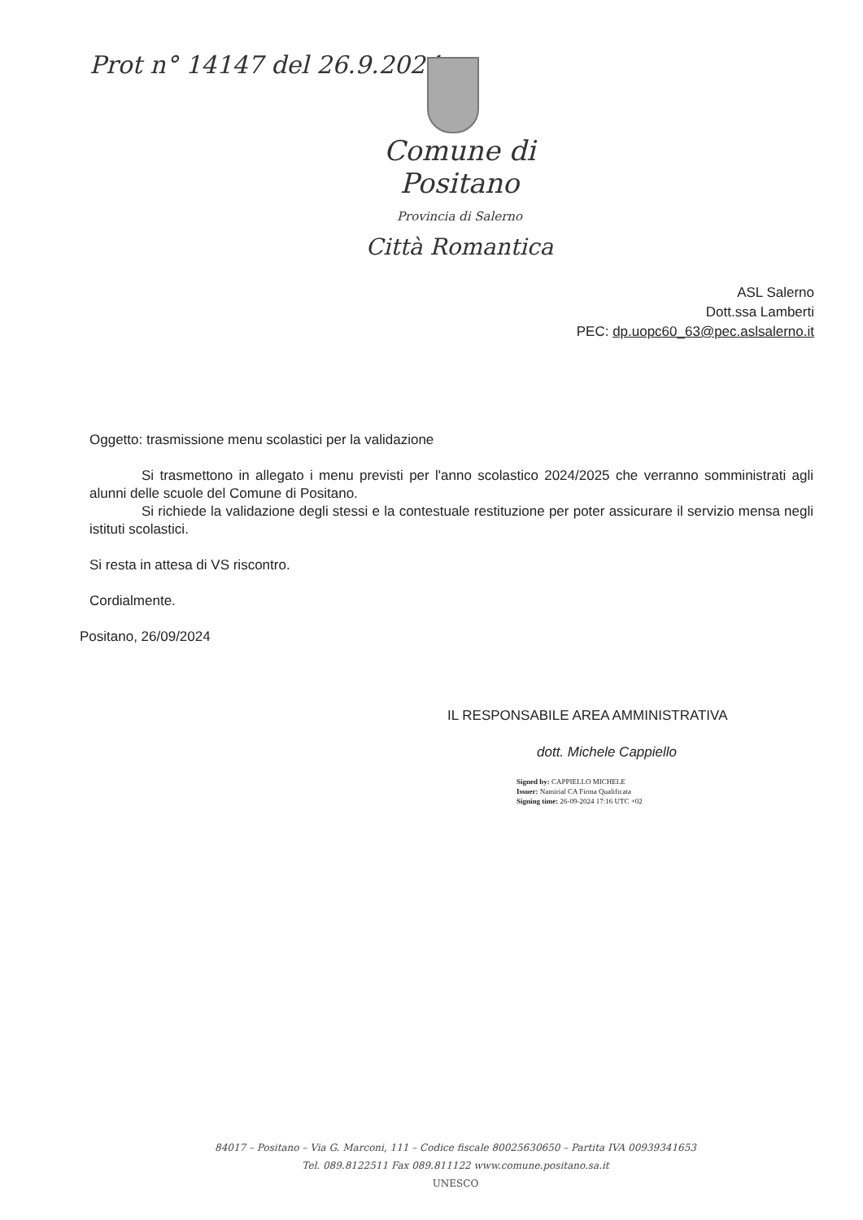Prot n° 14147 del 26.9.2024
Comune di Positano
Provincia di Salerno
Città Romantica
ASL Salerno
Dott.ssa Lamberti
PEC: dp.uopc60_63@pec.aslsalerno.it
Oggetto: trasmissione menu scolastici per la validazione
Si trasmettono in allegato i menu previsti per l'anno scolastico 2024/2025 che verranno somministrati agli alunni delle scuole del Comune di Positano.
Si richiede la validazione degli stessi e la contestuale restituzione per poter assicurare il servizio mensa negli istituti scolastici.
Si resta in attesa di VS riscontro.
Cordialmente.
Positano, 26/09/2024
IL RESPONSABILE AREA AMMINISTRATIVA
dott. Michele Cappiello
Signed by: CAPPIELLO MICHELE
Issuer: Namirial CA Firma Qualificata
Signing time: 26-09-2024 17:16 UTC +02
84017 – Positano – Via G. Marconi, 111 – Codice fiscale 80025630650 – Partita IVA 00939341653
Tel. 089.8122511 Fax 089.811122 www.comune.positano.sa.it
UNESCO